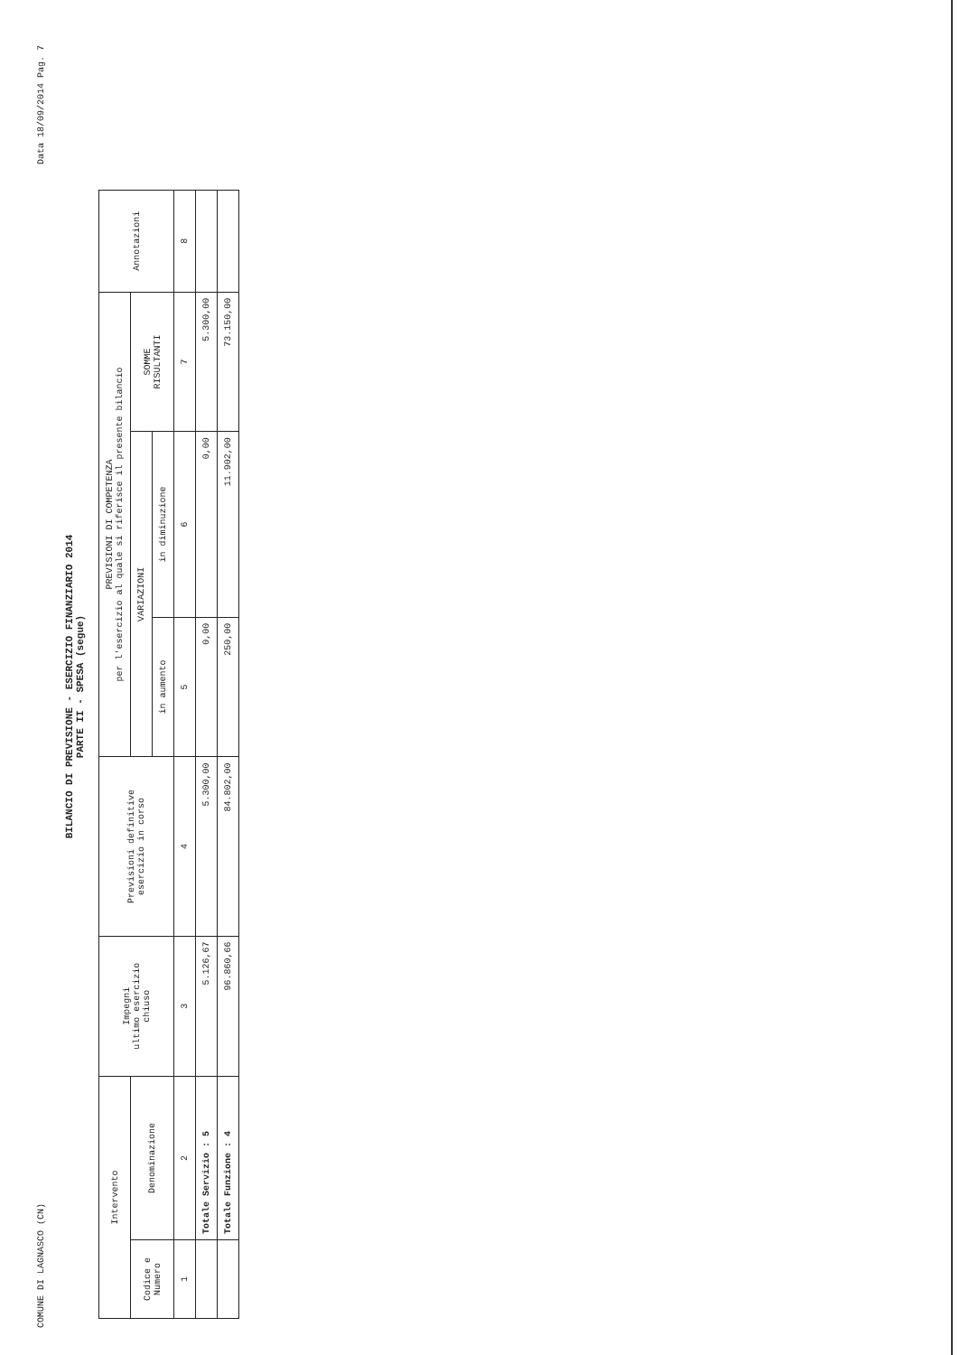COMUNE DI LAGNASCO (CN) Data 18/09/2014 Pag. 7
BILANCIO DI PREVISIONE - ESERCIZIO FINANZIARIO 2014
PARTE II - SPESA (segue)
| Intervento | | Impegni ultimo esercizio chiuso | Previsioni definitive esercizio in corso | PREVISIONI DI COMPETENZA per l'esercizio al quale si riferisce il presente bilancio | | | Annotazioni |
| --- | --- | --- | --- | --- | --- | --- | --- |
| Codice e Numero | Denominazione | | | VARIAZIONI | | SOMME RISULTANTI | |
| | | | | in aumento | in diminuzione | | |
| 1 | 2 | 3 | 4 | 5 | 6 | 7 | 8 |
| | Totale Servizio : 5 | 5.126,67 | 5.300,00 | 0,00 | 0,00 | 5.300,00 | |
| | Totale Funzione : 4 | 96.860,66 | 84.802,00 | 250,00 | 11.902,00 | 73.150,00 | |